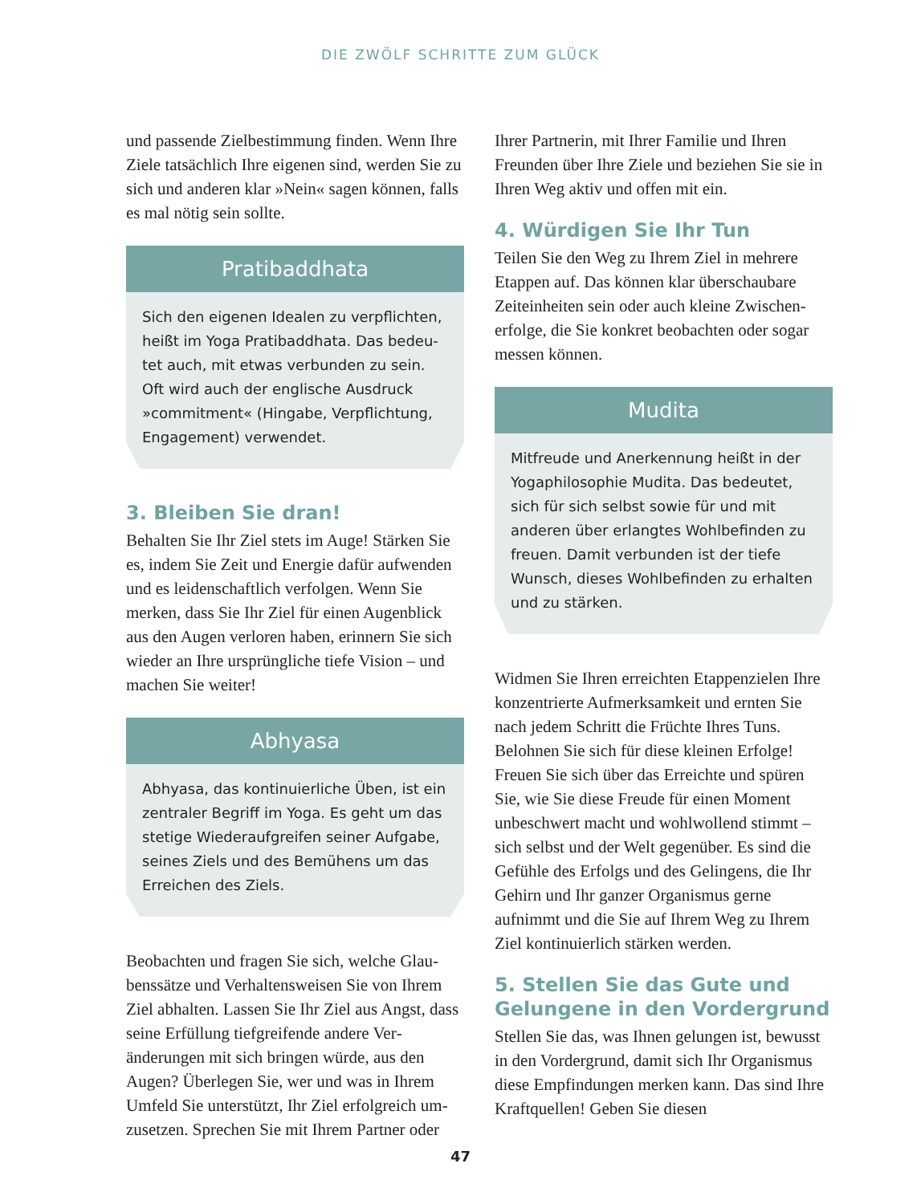DIE ZWÖLF SCHRITTE ZUM GLÜCK
und passende Zielbestimmung finden. Wenn Ihre Ziele tatsächlich Ihre eigenen sind, werden Sie zu sich und anderen klar »Nein« sagen können, falls es mal nötig sein sollte.
Pratibaddhata
Sich den eigenen Idealen zu verpflichten, heißt im Yoga Pratibaddhata. Das bedeu­tet auch, mit etwas verbunden zu sein. Oft wird auch der englische Ausdruck »commitment« (Hingabe, Verpflichtung, Engagement) verwendet.
3. Bleiben Sie dran!
Behalten Sie Ihr Ziel stets im Auge! Stärken Sie es, indem Sie Zeit und Energie dafür aufwen­den und es leidenschaftlich verfolgen. Wenn Sie merken, dass Sie Ihr Ziel für einen Augenblick aus den Augen verloren haben, erinnern Sie sich wieder an Ihre ursprüngliche tiefe Vision – und machen Sie weiter!
Abhyasa
Abhyasa, das kontinuierliche Üben, ist ein zentraler Begriff im Yoga. Es geht um das stetige Wiederaufgreifen seiner Aufgabe, seines Ziels und des Bemühens um das Erreichen des Ziels.
Beobachten und fragen Sie sich, welche Glau­benssätze und Verhaltensweisen Sie von Ihrem Ziel abhalten. Lassen Sie Ihr Ziel aus Angst, dass seine Erfüllung tiefgreifende andere Ver­änderungen mit sich bringen würde, aus den Augen? Überlegen Sie, wer und was in Ihrem Umfeld Sie unterstützt, Ihr Ziel erfolgreich um­zusetzen. Sprechen Sie mit Ihrem Partner oder
Ihrer Partnerin, mit Ihrer Familie und Ihren Freunden über Ihre Ziele und beziehen Sie sie in Ihren Weg aktiv und offen mit ein.
4. Würdigen Sie Ihr Tun
Teilen Sie den Weg zu Ihrem Ziel in mehrere Etappen auf. Das können klar überschaubare Zeiteinheiten sein oder auch kleine Zwischen­erfolge, die Sie konkret beobachten oder sogar messen können.
Mudita
Mitfreude und Anerkennung heißt in der Yogaphilosophie Mudita. Das bedeutet, sich für sich selbst sowie für und mit anderen über erlangtes Wohlbefinden zu freuen. Damit verbunden ist der tiefe Wunsch, dieses Wohlbefinden zu erhal­ten und zu stärken.
Widmen Sie Ihren erreichten Etappenzielen Ihre konzentrierte Aufmerksamkeit und ernten Sie nach jedem Schritt die Früchte Ihres Tuns. Belohnen Sie sich für diese kleinen Erfolge! Freuen Sie sich über das Erreichte und spüren Sie, wie Sie diese Freude für einen Moment unbeschwert macht und wohlwollend stimmt – sich selbst und der Welt gegenüber. Es sind die Gefühle des Erfolgs und des Gelingens, die Ihr Gehirn und Ihr ganzer Organismus gerne aufnimmt und die Sie auf Ihrem Weg zu Ihrem Ziel kontinuierlich stärken werden.
5. Stellen Sie das Gute und Gelungene in den Vordergrund
Stellen Sie das, was Ihnen gelungen ist, bewusst in den Vordergrund, damit sich Ihr Orga­nismus diese Empfindungen merken kann. Das sind Ihre Kraftquellen! Geben Sie diesen
47